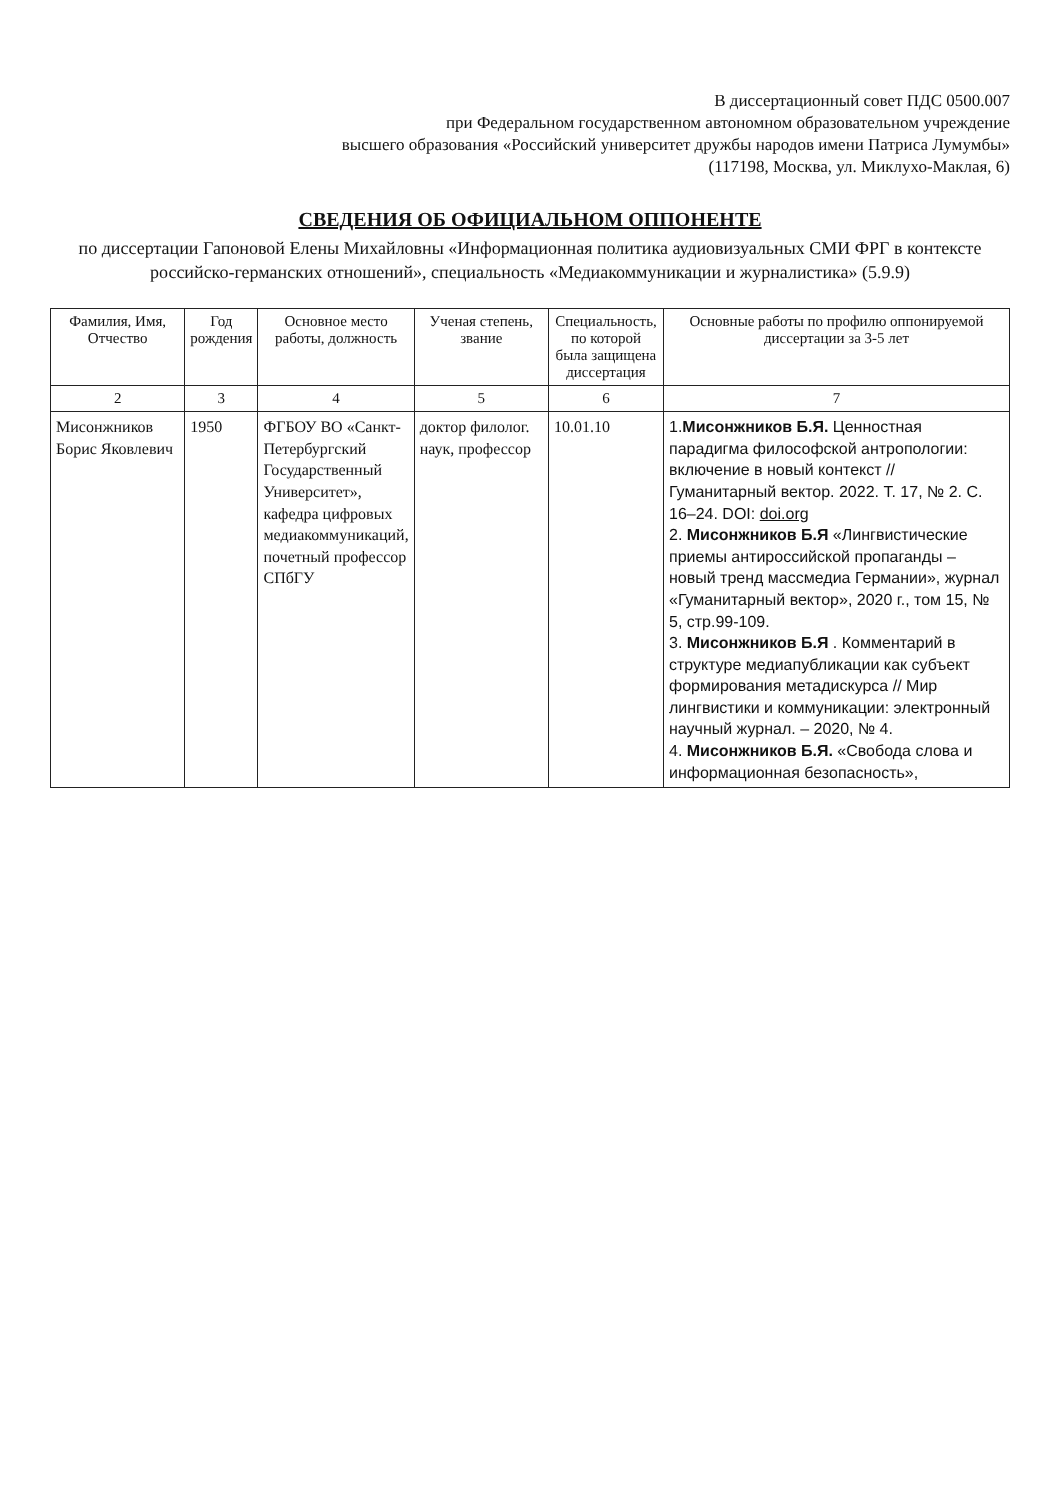В диссертационный совет ПДС 0500.007
при Федеральном государственном автономном образовательном учреждение
высшего образования «Российский университет дружбы народов имени Патриса Лумумбы»
(117198, Москва, ул. Миклухо-Маклая, 6)
СВЕДЕНИЯ ОБ ОФИЦИАЛЬНОМ ОППОНЕНТЕ
по диссертации Гапоновой Елены Михайловны «Информационная политика аудиовизуальных СМИ ФРГ в контексте российско-германских отношений», специальность «Медиакоммуникации и журналистика» (5.9.9)
| Фамилия, Имя, Отчество | Год рождения | Основное место работы, должность | Ученая степень, звание | Специальность, по которой была защищена диссертация | Основные работы по профилю оппонируемой диссертации за 3-5 лет |
| --- | --- | --- | --- | --- | --- |
| 2 | 3 | 4 | 5 | 6 | 7 |
| Мисонжников Борис Яковлевич | 1950 | ФГБОУ ВО «Санкт-Петербургский Государственный Университет», кафедра цифровых медиакоммуникаций, почетный профессор СПбГУ | доктор филолог. наук, профессор | 10.01.10 | 1. Мисонжников Б.Я. Ценностная парадигма философской антропологии: включение в новый контекст // Гуманитарный вектор. 2022. Т. 17, № 2. С. 16–24. DOI: doi.org 2. Мисонжников Б.Я «Лингвистические приемы антироссийской пропаганды – новый тренд массмедиа Германии», журнал «Гуманитарный вектор», 2020 г., том 15, № 5, стр.99-109. 3. Мисонжников Б.Я . Комментарий в структуре медиапубликации как субъект формирования метадискурса // Мир лингвистики и коммуникации: электронный научный журнал. – 2020, № 4. 4. Мисонжников Б.Я. «Свобода слова и информационная безопасность», |